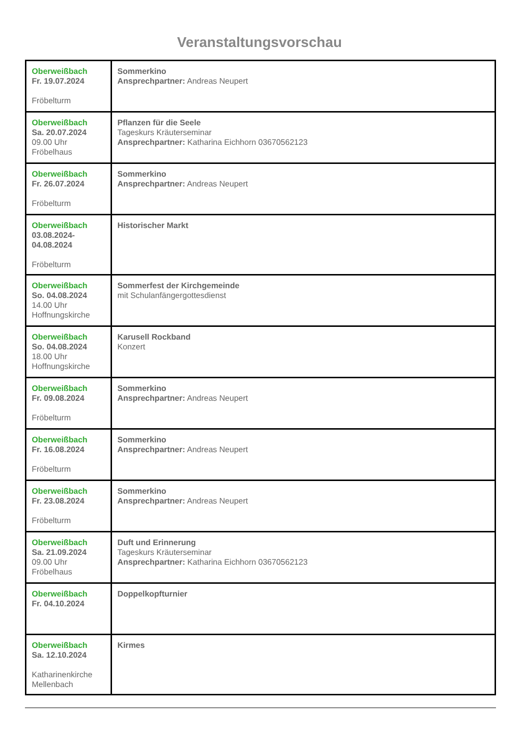Veranstaltungsvorschau
| Oberweißbach Fr. 19.07.2024 Fröbelturm | Sommerkino Ansprechpartner: Andreas Neupert |
| Oberweißbach Sa. 20.07.2024 09.00 Uhr Fröbelhaus | Pflanzen für die Seele Tageskurs Kräuterseminar Ansprechpartner: Katharina Eichhorn 03670562123 |
| Oberweißbach Fr. 26.07.2024 Fröbelturm | Sommerkino Ansprechpartner: Andreas Neupert |
| Oberweißbach 03.08.2024- 04.08.2024 Fröbelturm | Historischer Markt |
| Oberweißbach So. 04.08.2024 14.00 Uhr Hoffnungskirche | Sommerfest der Kirchgemeinde mit Schulanfängergottesdienst |
| Oberweißbach So. 04.08.2024 18.00 Uhr Hoffnungskirche | Karusell Rockband Konzert |
| Oberweißbach Fr. 09.08.2024 Fröbelturm | Sommerkino Ansprechpartner: Andreas Neupert |
| Oberweißbach Fr. 16.08.2024 Fröbelturm | Sommerkino Ansprechpartner: Andreas Neupert |
| Oberweißbach Fr. 23.08.2024 Fröbelturm | Sommerkino Ansprechpartner: Andreas Neupert |
| Oberweißbach Sa. 21.09.2024 09.00 Uhr Fröbelhaus | Duft und Erinnerung Tageskurs Kräuterseminar Ansprechpartner: Katharina Eichhorn 03670562123 |
| Oberweißbach Fr. 04.10.2024 | Doppelkopfturnier |
| Oberweißbach Sa. 12.10.2024 Katharinenkirche Mellenbach | Kirmes |